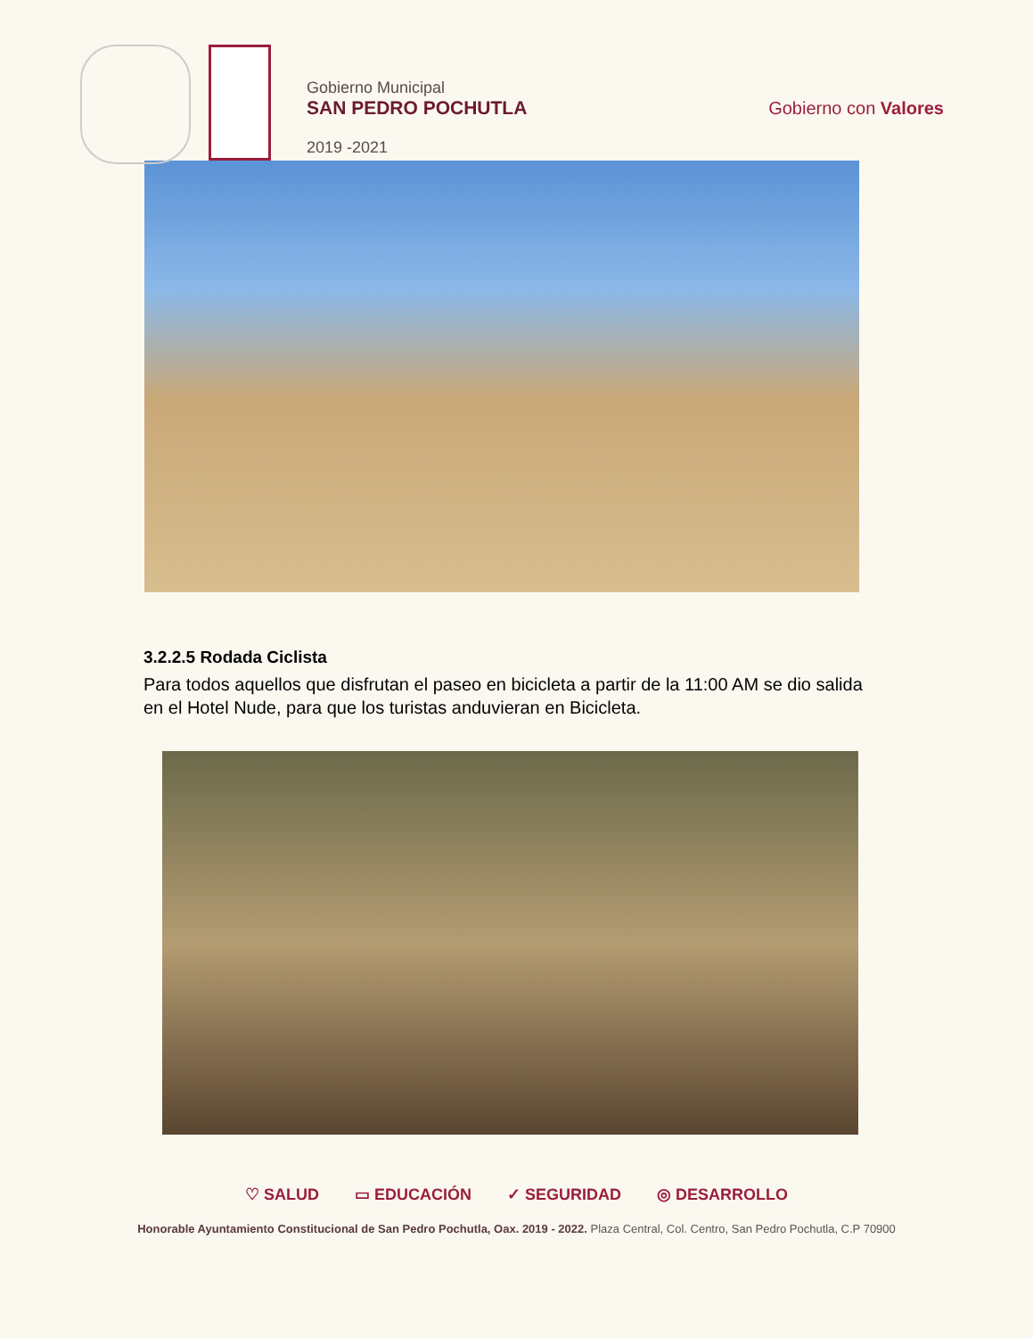Gobierno Municipal
SAN PEDRO POCHUTLA
2019 -2021
Gobierno con Valores
3.2.2.5 Rodada Ciclista
Para todos aquellos que disfrutan el paseo en bicicleta a partir de la 11:00 AM se dio salida en el Hotel Nude, para que los turistas anduvieran en Bicicleta.
♡ SALUD ▭ EDUCACIÓN ✓ SEGURIDAD ◎ DESARROLLO
Honorable Ayuntamiento Constitucional de San Pedro Pochutla, Oax. 2019 - 2022. Plaza Central, Col. Centro, San Pedro Pochutla, C.P 70900